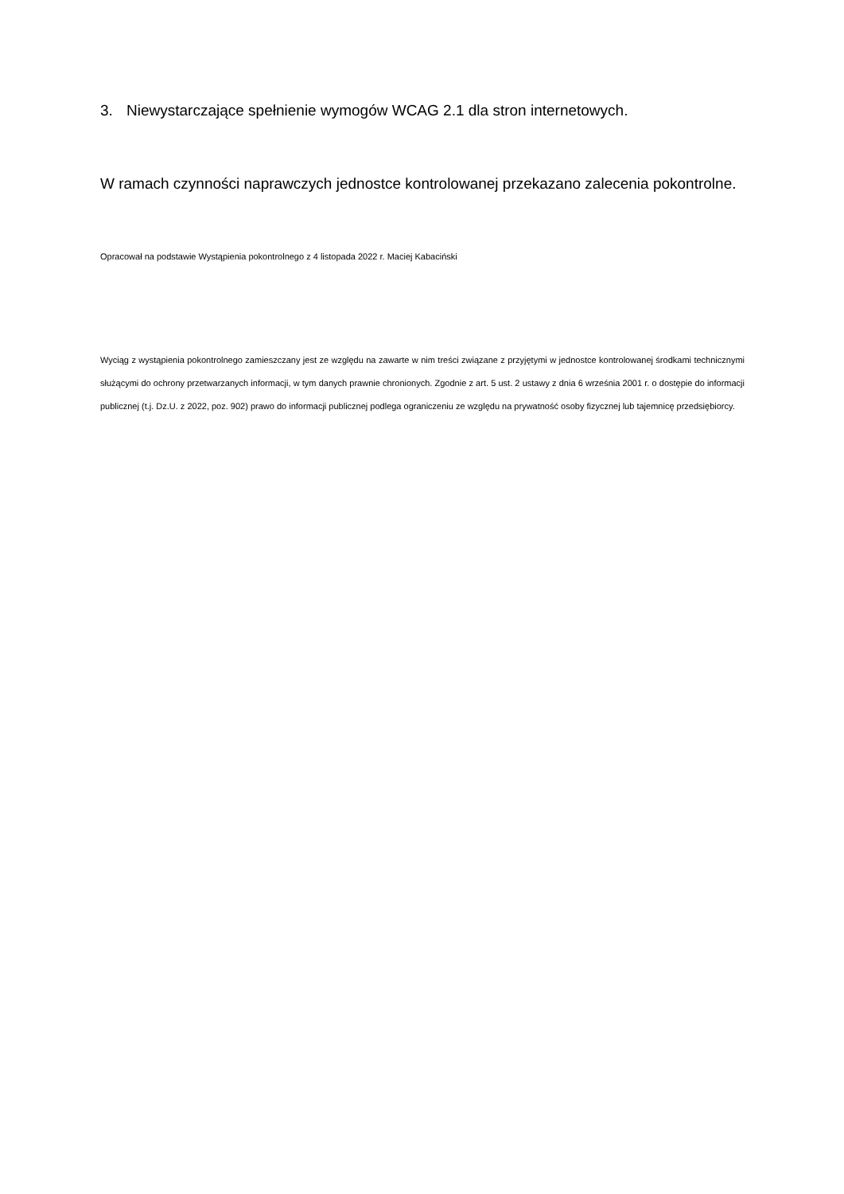3. Niewystarczające spełnienie wymogów WCAG 2.1 dla stron internetowych.
W ramach czynności naprawczych jednostce kontrolowanej przekazano zalecenia pokontrolne.
Opracował na podstawie Wystąpienia pokontrolnego z 4 listopada 2022 r. Maciej Kabaciński
Wyciąg z wystąpienia pokontrolnego zamieszczany jest ze względu na zawarte w nim treści związane z przyjętymi w jednostce kontrolowanej środkami technicznymi służącymi do ochrony przetwarzanych informacji, w tym danych prawnie chronionych. Zgodnie z art. 5 ust. 2 ustawy z dnia 6 września 2001 r. o dostępie do informacji publicznej (t.j. Dz.U. z 2022, poz. 902) prawo do informacji publicznej podlega ograniczeniu ze względu na prywatność osoby fizycznej lub tajemnicę przedsiębiorcy.